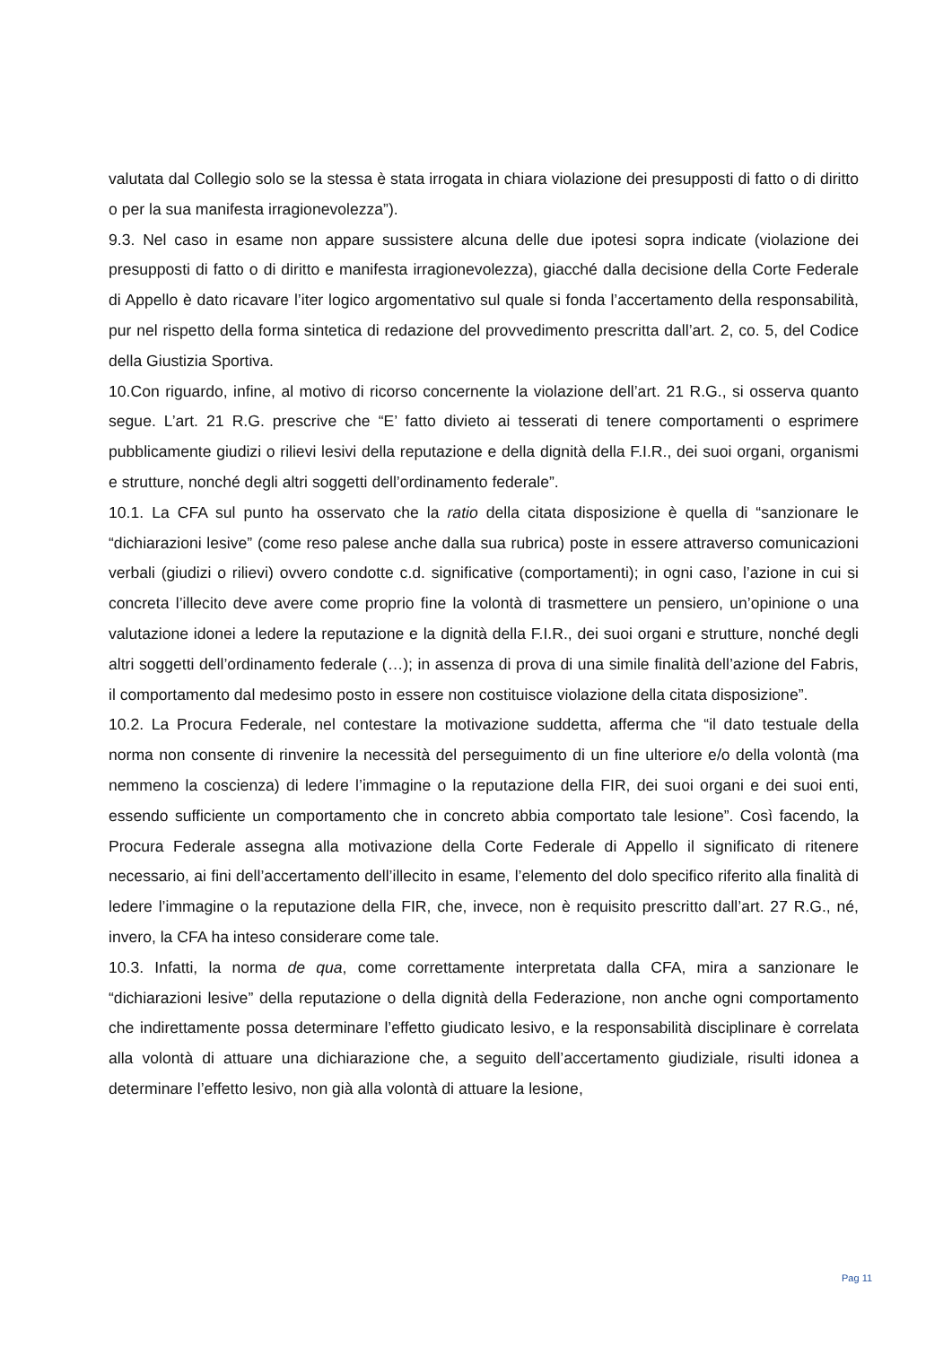valutata dal Collegio solo se la stessa è stata irrogata in chiara violazione dei presupposti di fatto o di diritto o per la sua manifesta irragionevolezza”).
9.3. Nel caso in esame non appare sussistere alcuna delle due ipotesi sopra indicate (violazione dei presupposti di fatto o di diritto e manifesta irragionevolezza), giacché dalla decisione della Corte Federale di Appello è dato ricavare l’iter logico argomentativo sul quale si fonda l’accertamento della responsabilità, pur nel rispetto della forma sintetica di redazione del provvedimento prescritta dall’art. 2, co. 5, del Codice della Giustizia Sportiva.
10.Con riguardo, infine, al motivo di ricorso concernente la violazione dell’art. 21 R.G., si osserva quanto segue. L’art. 21 R.G. prescrive che “E’ fatto divieto ai tesserati di tenere comportamenti o esprimere pubblicamente giudizi o rilievi lesivi della reputazione e della dignità della F.I.R., dei suoi organi, organismi e strutture, nonché degli altri soggetti dell’ordinamento federale”.
10.1. La CFA sul punto ha osservato che la ratio della citata disposizione è quella di “sanzionare le “dichiarazioni lesive” (come reso palese anche dalla sua rubrica) poste in essere attraverso comunicazioni verbali (giudizi o rilievi) ovvero condotte c.d. significative (comportamenti); in ogni caso, l’azione in cui si concreta l’illecito deve avere come proprio fine la volontà di trasmettere un pensiero, un’opinione o una valutazione idonei a ledere la reputazione e la dignità della F.I.R., dei suoi organi e strutture, nonché degli altri soggetti dell’ordinamento federale (…); in assenza di prova di una simile finalità dell’azione del Fabris, il comportamento dal medesimo posto in essere non costituisce violazione della citata disposizione”.
10.2. La Procura Federale, nel contestare la motivazione suddetta, afferma che “il dato testuale della norma non consente di rinvenire la necessità del perseguimento di un fine ulteriore e/o della volontà (ma nemmeno la coscienza) di ledere l’immagine o la reputazione della FIR, dei suoi organi e dei suoi enti, essendo sufficiente un comportamento che in concreto abbia comportato tale lesione”. Così facendo, la Procura Federale assegna alla motivazione della Corte Federale di Appello il significato di ritenere necessario, ai fini dell’accertamento dell’illecito in esame, l’elemento del dolo specifico riferito alla finalità di ledere l’immagine o la reputazione della FIR, che, invece, non è requisito prescritto dall’art. 27 R.G., né, invero, la CFA ha inteso considerare come tale.
10.3. Infatti, la norma de qua, come correttamente interpretata dalla CFA, mira a sanzionare le “dichiarazioni lesive” della reputazione o della dignità della Federazione, non anche ogni comportamento che indirettamente possa determinare l’effetto giudicato lesivo, e la responsabilità disciplinare è correlata alla volontà di attuare una dichiarazione che, a seguito dell’accertamento giudiziale, risulti idonea a determinare l’effetto lesivo, non già alla volontà di attuare la lesione,
Pag 11